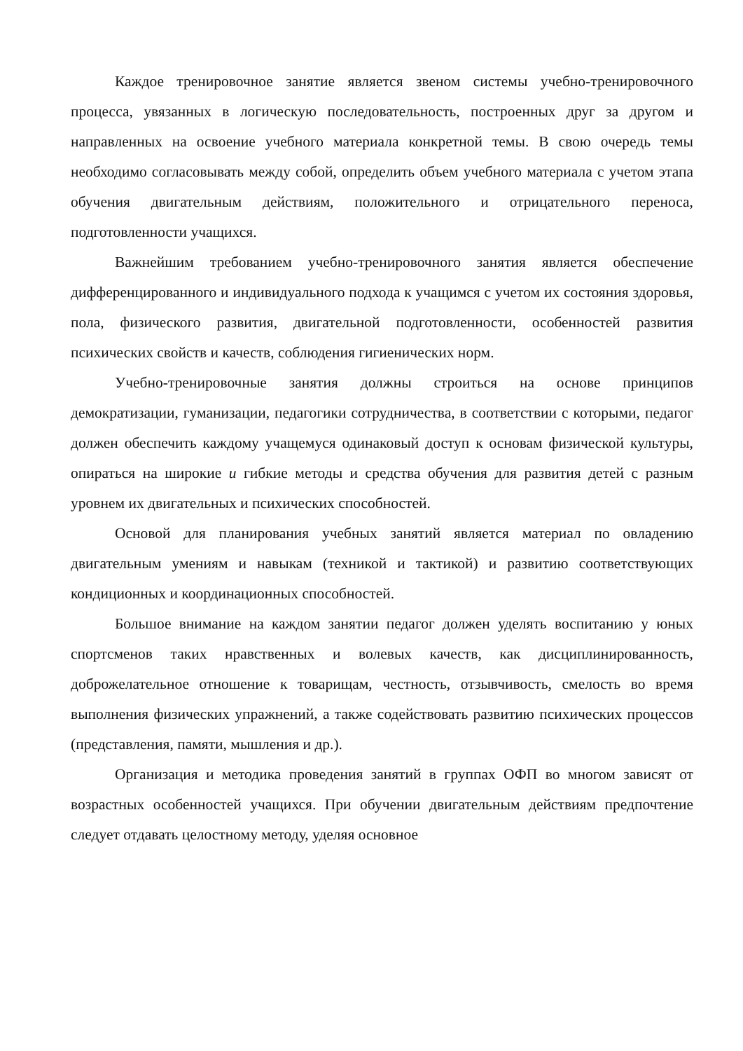Каждое тренировочное занятие является звеном системы учебно-тренировочного процесса, увязанных в логическую последовательность, построенных друг за другом и направленных на освоение учебного материала конкретной темы. В свою очередь темы необходимо согласовывать между собой, определить объем учебного материала с учетом этапа обучения двигательным действиям, положительного и отрицательного переноса, подготовленности учащихся.
Важнейшим требованием учебно-тренировочного занятия является обеспечение дифференцированного и индивидуального подхода к учащимся с учетом их состояния здоровья, пола, физического развития, двигательной подготовленности, особенностей развития психических свойств и качеств, соблюдения гигиенических норм.
Учебно-тренировочные занятия должны строиться на основе принципов демократизации, гуманизации, педагогики сотрудничества, в соответствии с которыми, педагог должен обеспечить каждому учащемуся одинаковый доступ к основам физической культуры, опираться на широкие и гибкие методы и средства обучения для развития детей с разным уровнем их двигательных и психических способностей.
Основой для планирования учебных занятий является материал по овладению двигательным умениям и навыкам (техникой и тактикой) и развитию соответствующих кондиционных и координационных способностей.
Большое внимание на каждом занятии педагог должен уделять воспитанию у юных спортсменов таких нравственных и волевых качеств, как дисциплинированность, доброжелательное отношение к товарищам, честность, отзывчивость, смелость во время выполнения физических упражнений, а также содействовать развитию психических процессов (представления, памяти, мышления и др.).
Организация и методика проведения занятий в группах ОФП во многом зависят от возрастных особенностей учащихся. При обучении двигательным действиям предпочтение следует отдавать целостному методу, уделяя основное